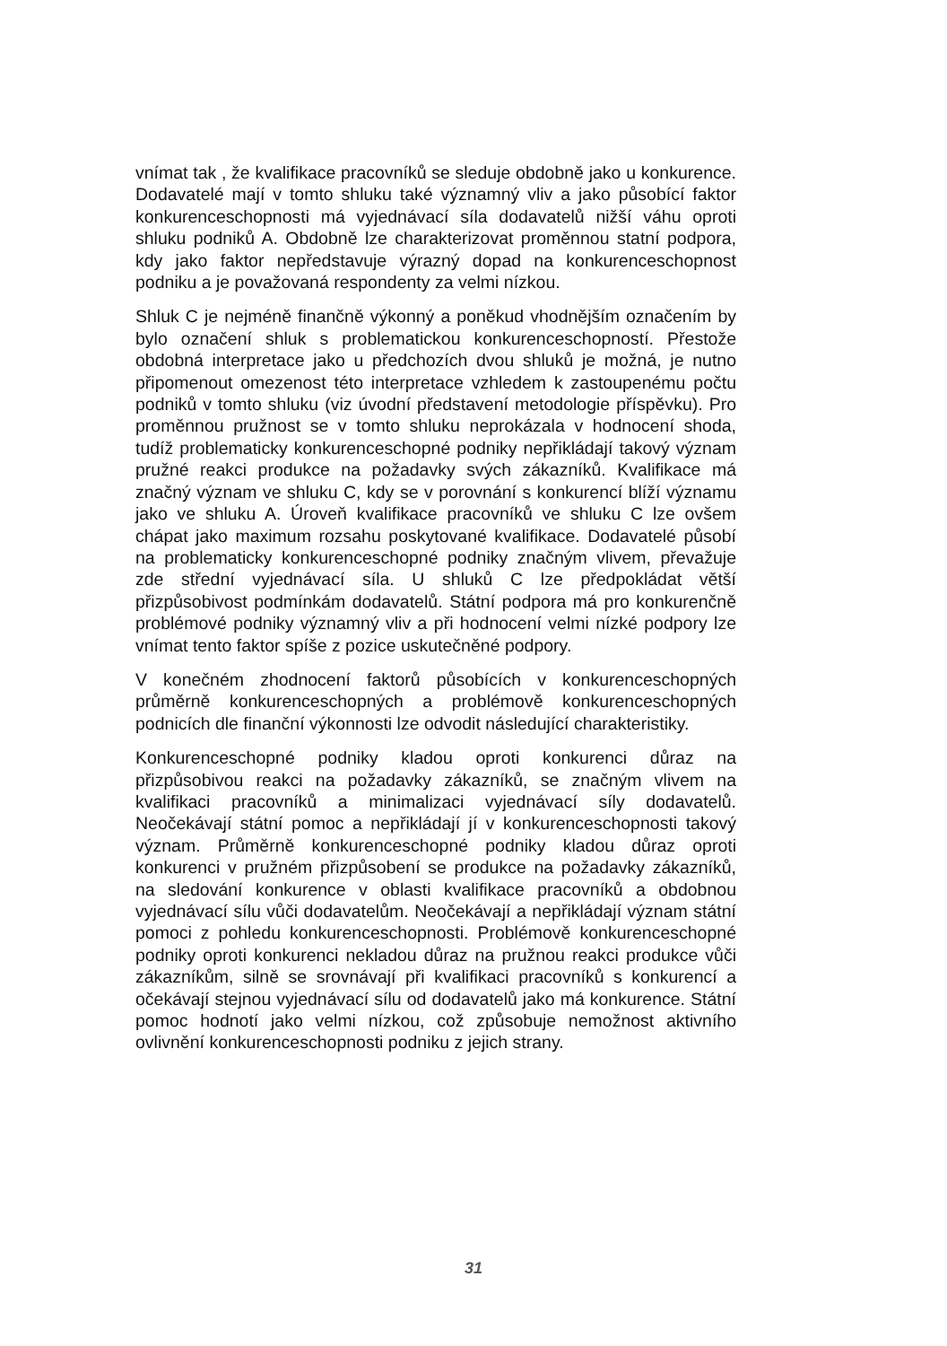vnímat tak , že kvalifikace pracovníků se sleduje obdobně jako u konkurence. Dodavatelé mají v tomto shluku také významný vliv a jako působící faktor konkurenceschopnosti má vyjednávací síla dodavatelů nižší váhu oproti shluku podniků A. Obdobně lze charakterizovat proměnnou statní podpora, kdy jako faktor nepředstavuje výrazný dopad na konkurenceschopnost podniku a je považovaná respondenty za velmi nízkou.
Shluk C je nejméně finančně výkonný a poněkud vhodnějším označením by bylo označení shluk s problematickou konkurenceschopností. Přestože obdobná interpretace jako u předchozích dvou shluků je možná, je nutno připomenout omezenost této interpretace vzhledem k zastoupenému počtu podniků v tomto shluku (viz úvodní představení metodologie příspěvku). Pro proměnnou pružnost se v tomto shluku neprokázala v hodnocení shoda, tudíž problematicky konkurenceschopné podniky nepřikládají takový význam pružné reakci produkce na požadavky svých zákazníků. Kvalifikace má značný význam ve shluku C, kdy se v porovnání s konkurencí blíží významu jako ve shluku A. Úroveň kvalifikace pracovníků ve shluku C lze ovšem chápat jako maximum rozsahu poskytované kvalifikace. Dodavatelé působí na problematicky konkurenceschopné podniky značným vlivem, převažuje zde střední vyjednávací síla. U shluků C lze předpokládat větší přizpůsobivost podmínkám dodavatelů. Státní podpora má pro konkurenčně problémové podniky významný vliv a při hodnocení velmi nízké podpory lze vnímat tento faktor spíše z pozice uskutečněné podpory.
V konečném zhodnocení faktorů působících v konkurenceschopných průměrně konkurenceschopných a problémově konkurenceschopných podnicích dle finanční výkonnosti lze odvodit následující charakteristiky.
Konkurenceschopné podniky kladou oproti konkurenci důraz na přizpůsobivou reakci na požadavky zákazníků, se značným vlivem na kvalifikaci pracovníků a minimalizaci vyjednávací síly dodavatelů. Neočekávají státní pomoc a nepřikládají jí v konkurenceschopnosti takový význam. Průměrně konkurenceschopné podniky kladou důraz oproti konkurenci v pružném přizpůsobení se produkce na požadavky zákazníků, na sledování konkurence v oblasti kvalifikace pracovníků a obdobnou vyjednávací sílu vůči dodavatelům. Neočekávají a nepřikládají význam státní pomoci z pohledu konkurenceschopnosti. Problémově konkurenceschopné podniky oproti konkurenci nekladou důraz na pružnou reakci produkce vůči zákazníkům, silně se srovnávají při kvalifikaci pracovníků s konkurencí a očekávají stejnou vyjednávací sílu od dodavatelů jako má konkurence. Státní pomoc hodnotí jako velmi nízkou, což způsobuje nemožnost aktivního ovlivnění konkurenceschopnosti podniku z jejich strany.
31